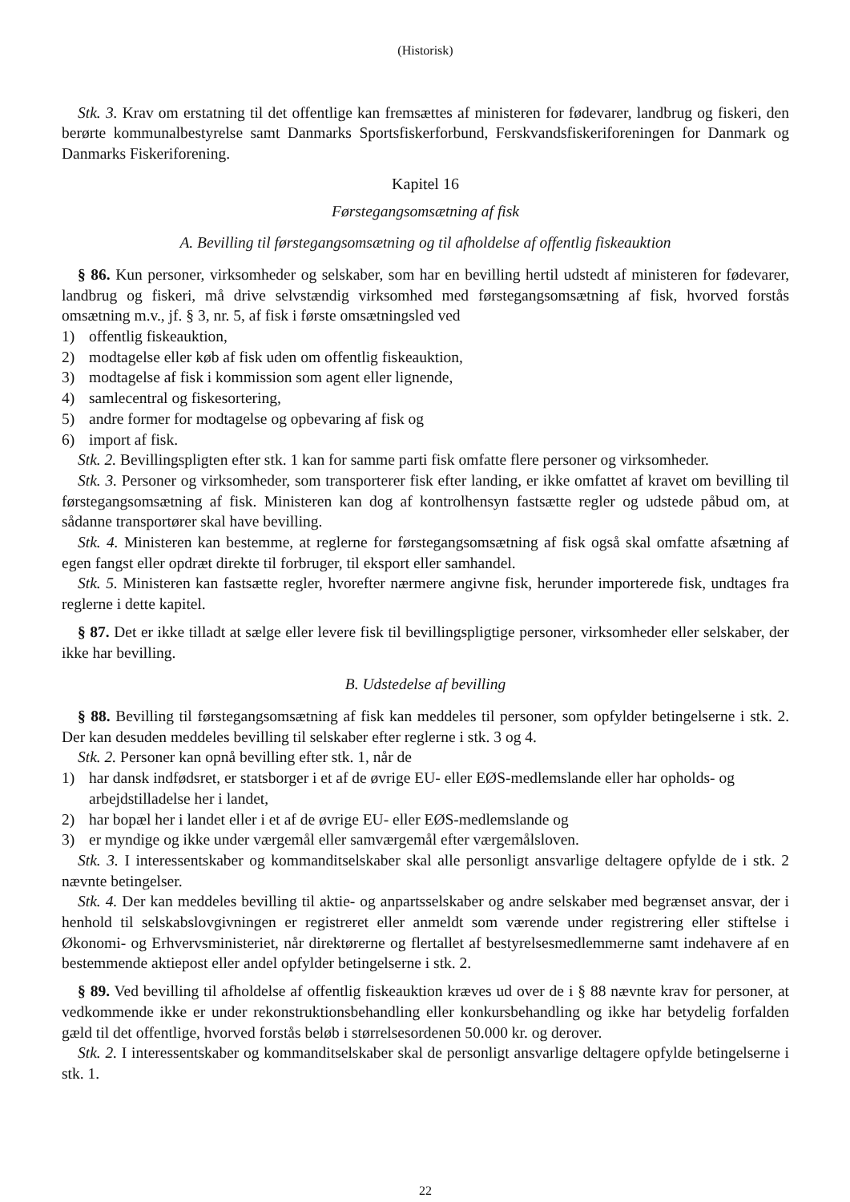(Historisk)
Stk. 3. Krav om erstatning til det offentlige kan fremsættes af ministeren for fødevarer, landbrug og fiskeri, den berørte kommunalbestyrelse samt Danmarks Sportsfiskerforbund, Ferskvandsfiskeriforeningen for Danmark og Danmarks Fiskeriforening.
Kapitel 16
Førstegangsomsætning af fisk
A. Bevilling til førstegangsomsætning og til afholdelse af offentlig fiskeauktion
§ 86. Kun personer, virksomheder og selskaber, som har en bevilling hertil udstedt af ministeren for fødevarer, landbrug og fiskeri, må drive selvstændig virksomhed med førstegangsomsætning af fisk, hvorved forstås omsætning m.v., jf. § 3, nr. 5, af fisk i første omsætningsled ved
1) offentlig fiskeauktion,
2) modtagelse eller køb af fisk uden om offentlig fiskeauktion,
3) modtagelse af fisk i kommission som agent eller lignende,
4) samlecentral og fiskesortering,
5) andre former for modtagelse og opbevaring af fisk og
6) import af fisk.
Stk. 2. Bevillingspligten efter stk. 1 kan for samme parti fisk omfatte flere personer og virksomheder.
Stk. 3. Personer og virksomheder, som transporterer fisk efter landing, er ikke omfattet af kravet om bevilling til førstegangsomsætning af fisk. Ministeren kan dog af kontrolhensyn fastsætte regler og udstede påbud om, at sådanne transportører skal have bevilling.
Stk. 4. Ministeren kan bestemme, at reglerne for førstegangsomsætning af fisk også skal omfatte afsætning af egen fangst eller opdræt direkte til forbruger, til eksport eller samhandel.
Stk. 5. Ministeren kan fastsætte regler, hvorefter nærmere angivne fisk, herunder importerede fisk, undtages fra reglerne i dette kapitel.
§ 87. Det er ikke tilladt at sælge eller levere fisk til bevillingspligtige personer, virksomheder eller selskaber, der ikke har bevilling.
B. Udstedelse af bevilling
§ 88. Bevilling til førstegangsomsætning af fisk kan meddeles til personer, som opfylder betingelserne i stk. 2. Der kan desuden meddeles bevilling til selskaber efter reglerne i stk. 3 og 4.
Stk. 2. Personer kan opnå bevilling efter stk. 1, når de
1) har dansk indfødsret, er statsborger i et af de øvrige EU- eller EØS-medlemslande eller har opholds- og arbejdstilladelse her i landet,
2) har bopæl her i landet eller i et af de øvrige EU- eller EØS-medlemslande og
3) er myndige og ikke under værgemål eller samværgemål efter værgemålsloven.
Stk. 3. I interessentskaber og kommanditselskaber skal alle personligt ansvarlige deltagere opfylde de i stk. 2 nævnte betingelser.
Stk. 4. Der kan meddeles bevilling til aktie- og anpartsselskaber og andre selskaber med begrænset ansvar, der i henhold til selskabslovgivningen er registreret eller anmeldt som værende under registrering eller stiftelse i Økonomi- og Erhvervsministeriet, når direktørerne og flertallet af bestyrelsesmedlemmerne samt indehavere af en bestemmende aktiepost eller andel opfylder betingelserne i stk. 2.
§ 89. Ved bevilling til afholdelse af offentlig fiskeauktion kræves ud over de i § 88 nævnte krav for personer, at vedkommende ikke er under rekonstruktionsbehandling eller konkursbehandling og ikke har betydelig forfalden gæld til det offentlige, hvorved forstås beløb i størrelsesordenen 50.000 kr. og derover.
Stk. 2. I interessentskaber og kommanditselskaber skal de personligt ansvarlige deltagere opfylde betingelserne i stk. 1.
22